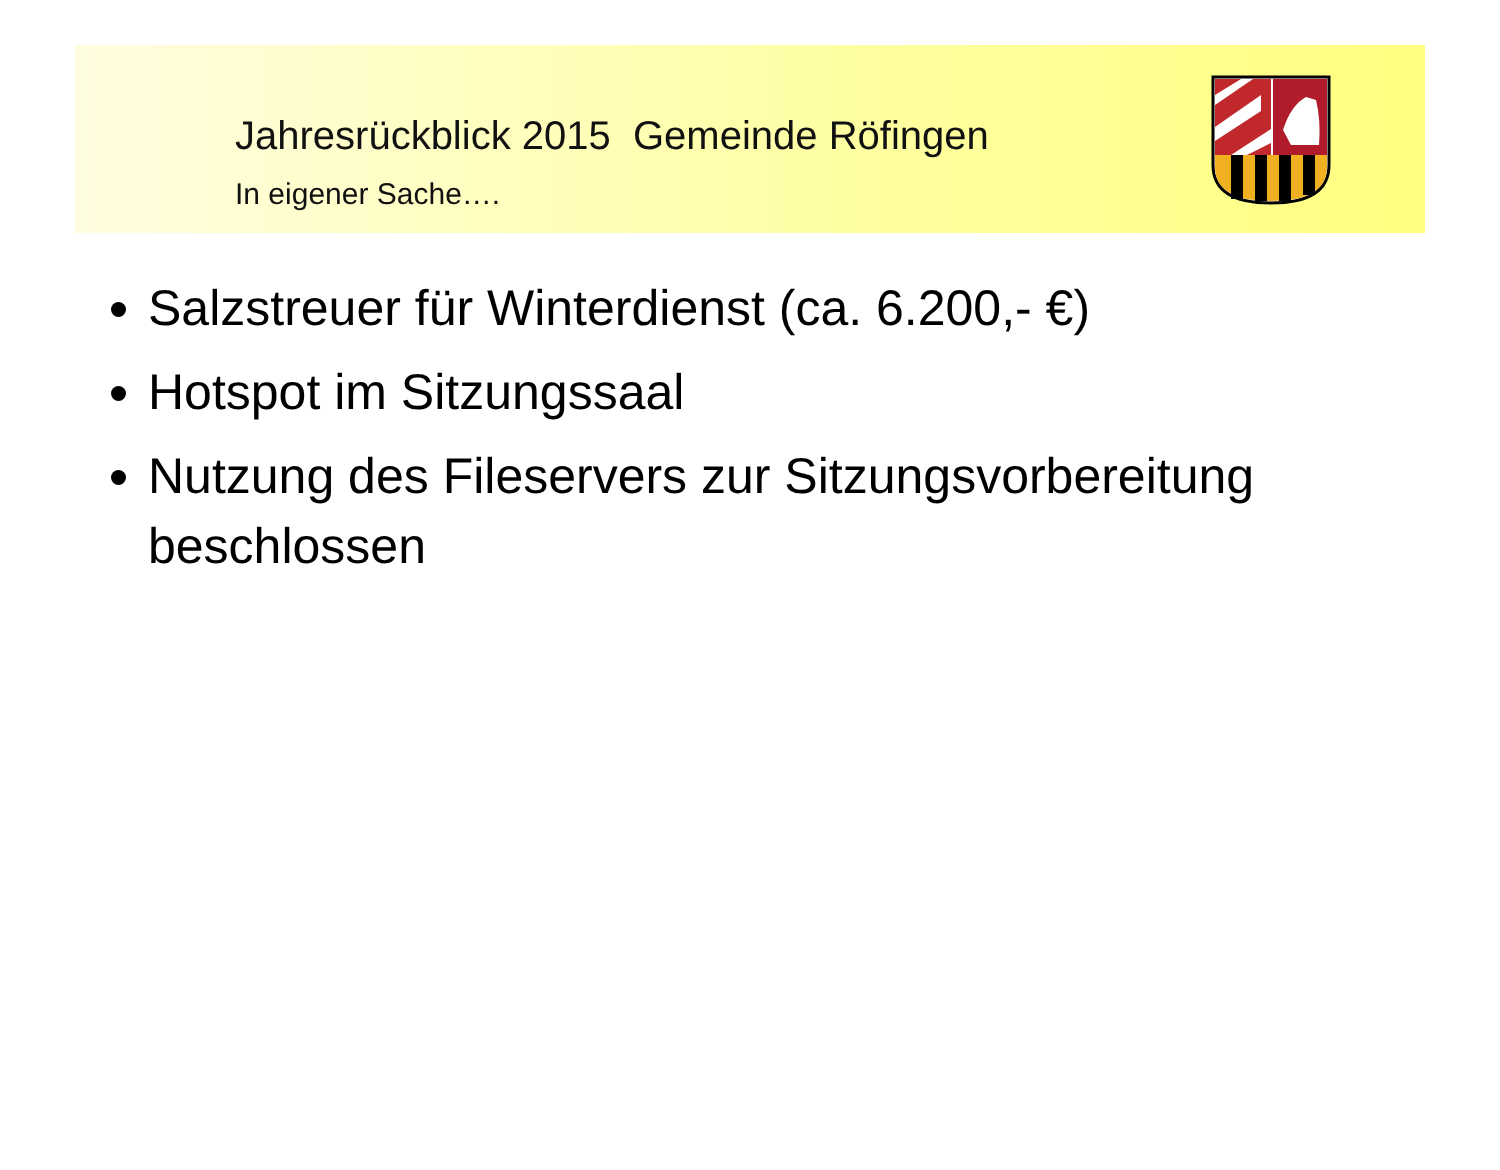Jahresrückblick 2015 Gemeinde Röfingen
In eigener Sache….
Salzstreuer für Winterdienst (ca. 6.200,- €)
Hotspot im Sitzungssaal
Nutzung des Fileservers zur Sitzungsvorbereitung beschlossen